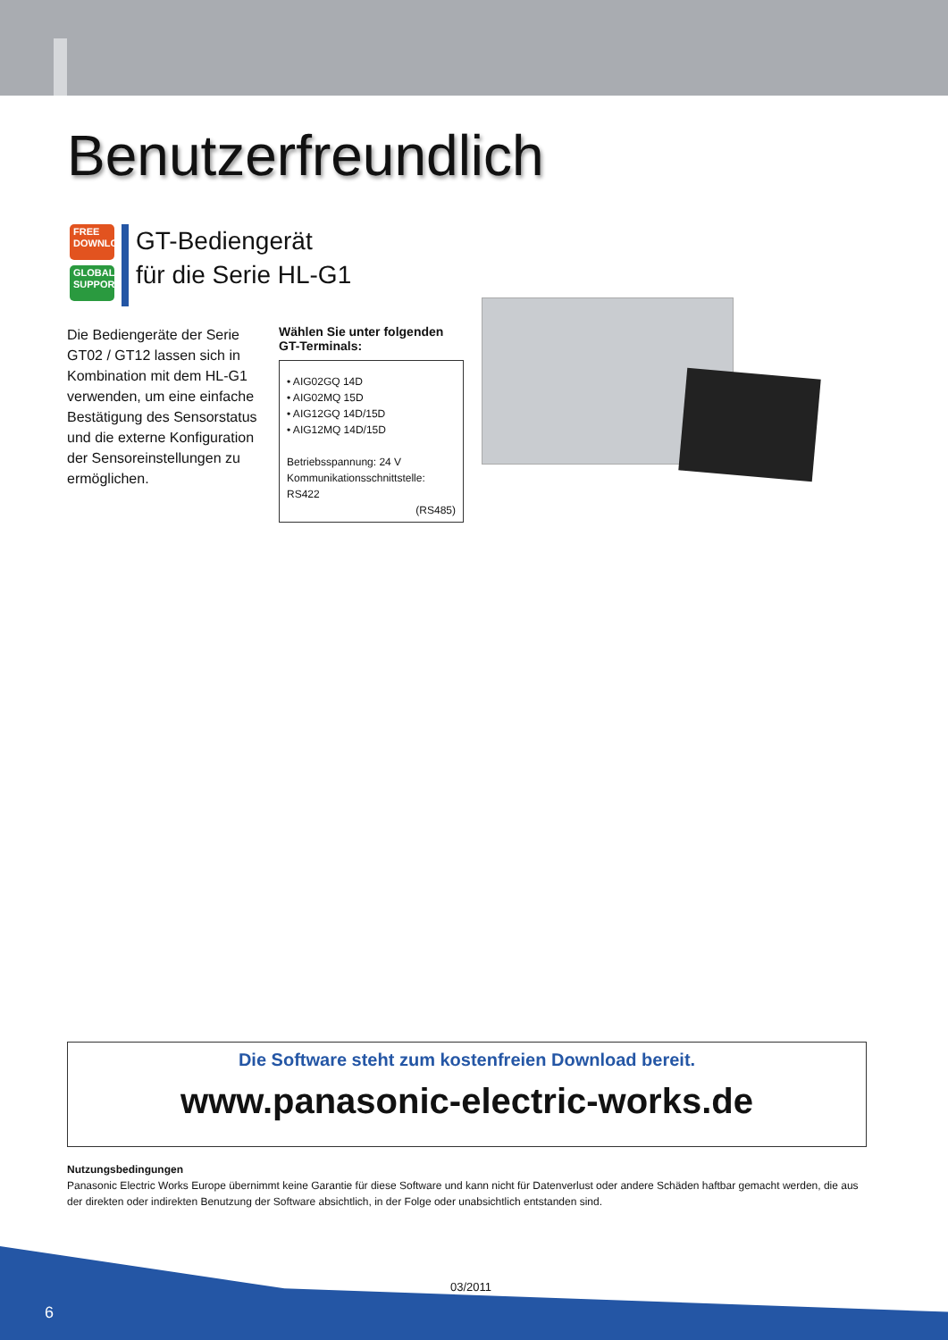Benutzerfreundlich
FREE
DOWNLOAD
GLOBAL
SUPPORT
GT-Bediengerät
für die Serie HL-G1
Die Bediengeräte der Serie GT02 / GT12 lassen sich in Kombination mit dem HL-G1 verwenden, um eine einfache Bestätigung des Sensorstatus und die externe Konfiguration der Sensoreinstellungen zu ermöglichen.
Wählen Sie unter folgenden GT-Terminals:
• AIG02GQ 14D
• AIG02MQ 15D
• AIG12GQ 14D/15D
• AIG12MQ 14D/15D
Betriebsspannung: 24 V
Kommunikationsschnittstelle: RS422
(RS485)
Die Software steht zum kostenfreien Download bereit.
www.panasonic-electric-works.de
Nutzungsbedingungen
Panasonic Electric Works Europe übernimmt keine Garantie für diese Software und kann nicht für Datenverlust oder andere Schäden haftbar gemacht werden, die aus der direkten oder indirekten Benutzung der Software absichtlich, in der Folge oder unabsichtlich entstanden sind.
03/2011
6